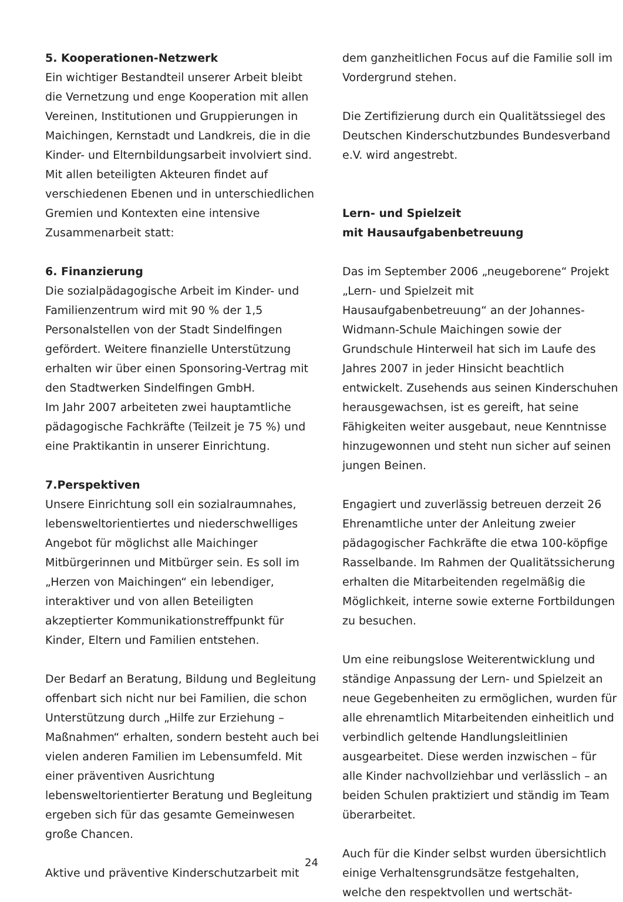5. Kooperationen-Netzwerk
Ein wichtiger Bestandteil unserer Arbeit bleibt die Vernetzung und enge Kooperation mit allen Vereinen, Institutionen und Gruppierungen in Maichingen, Kernstadt und Landkreis, die in die Kinder- und Elternbildungsarbeit involviert sind. Mit allen beteiligten Akteuren findet auf verschiedenen Ebenen und in unterschiedlichen Gremien und Kontexten eine intensive Zusammenarbeit statt:
6. Finanzierung
Die sozialpädagogische Arbeit im Kinder- und Familienzentrum wird mit 90 % der 1,5 Personalstellen von der Stadt Sindelfingen gefördert. Weitere finanzielle Unterstützung erhalten wir über einen Sponsoring-Vertrag mit den Stadtwerken Sindelfingen GmbH.
Im Jahr 2007 arbeiteten zwei hauptamtliche pädagogische Fachkräfte (Teilzeit je 75 %) und eine Praktikantin in unserer Einrichtung.
7.Perspektiven
Unsere Einrichtung soll ein sozialraumnahes, lebensweltorientiertes und niederschwelliges Angebot für möglichst alle Maichinger Mitbürgerinnen und Mitbürger sein. Es soll im „Herzen von Maichingen“ ein lebendiger, interaktiver und von allen Beteiligten akzeptierter Kommunikationstreffpunkt für Kinder, Eltern und Familien entstehen.
Der Bedarf an Beratung, Bildung und Begleitung offenbart sich nicht nur bei Familien, die schon Unterstützung durch „Hilfe zur Erziehung – Maßnahmen“ erhalten, sondern besteht auch bei vielen anderen Familien im Lebensumfeld. Mit einer präventiven Ausrichtung lebensweltorientierter Beratung und Begleitung ergeben sich für das gesamte Gemeinwesen große Chancen.
Aktive und präventive Kinderschutzarbeit mit
dem ganzheitlichen Focus auf die Familie soll im Vordergrund stehen.
Die Zertifizierung durch ein Qualitätssiegel des Deutschen Kinderschutzbundes Bundesverband e.V. wird angestrebt.
Lern- und Spielzeit
mit Hausaufgabenbetreuung
Das im September 2006 „neugeborene“ Projekt „Lern- und Spielzeit mit Hausaufgabenbetreuung“ an der Johannes-Widmann-Schule Maichingen sowie der Grundschule Hinterweil hat sich im Laufe des Jahres 2007 in jeder Hinsicht beachtlich entwickelt. Zusehends aus seinen Kinderschuhen herausgewachsen, ist es gereift, hat seine Fähigkeiten weiter ausgebaut, neue Kenntnisse hinzugewonnen und steht nun sicher auf seinen jungen Beinen.
Engagiert und zuverlässig betreuen derzeit 26 Ehrenamtliche unter der Anleitung zweier pädagogischer Fachkräfte die etwa 100-köpfige Rasselbande. Im Rahmen der Qualitätssicherung erhalten die Mitarbeitenden regelmäßig die Möglichkeit, interne sowie externe Fortbildungen zu besuchen.
Um eine reibungslose Weiterentwicklung und ständige Anpassung der Lern- und Spielzeit an neue Gegebenheiten zu ermöglichen, wurden für alle ehrenamtlich Mitarbeitenden einheitlich und verbindlich geltende Handlungsleitlinien ausgearbeitet. Diese werden inzwischen – für alle Kinder nachvollziehbar und verlässlich – an beiden Schulen praktiziert und ständig im Team überarbeitet.
Auch für die Kinder selbst wurden übersichtlich einige Verhaltensgrundsätze festgehalten, welche den respektvollen und wertschät-
24